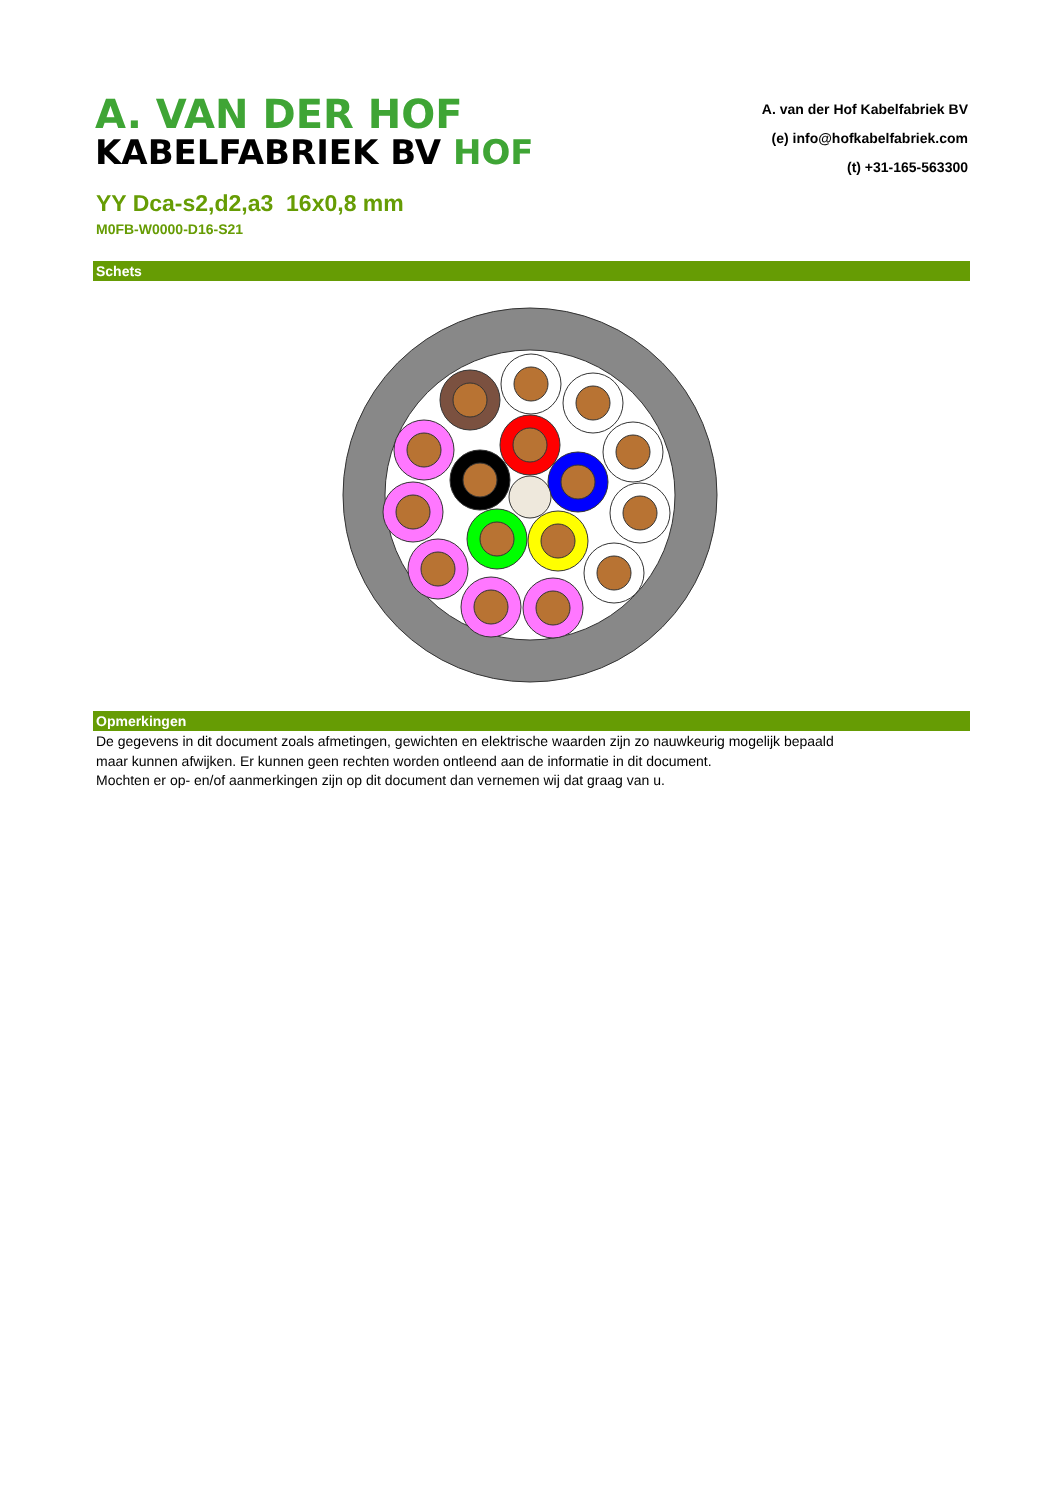A. VAN DER HOF
KABELFABRIEK BV HOF
A. van der Hof Kabelfabriek BV
(e) info@hofkabelfabriek.com
(t) +31-165-563300
YY Dca-s2,d2,a3 16x0,8 mm
M0FB-W0000-D16-S21
Schets
Opmerkingen
De gegevens in dit document zoals afmetingen, gewichten en elektrische waarden zijn zo nauwkeurig mogelijk bepaald
maar kunnen afwijken. Er kunnen geen rechten worden ontleend aan de informatie in dit document.
Mochten er op- en/of aanmerkingen zijn op dit document dan vernemen wij dat graag van u.